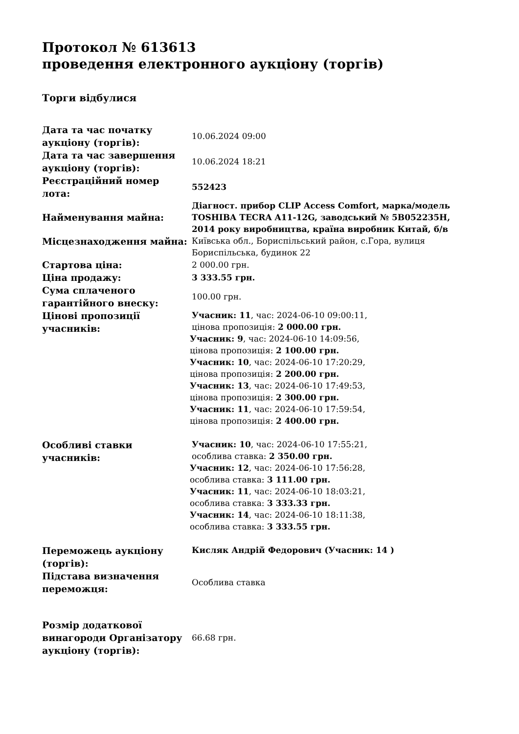Протокол № 613613
проведення електронного аукціону (торгів)
Торги відбулися
| Дата та час початку аукціону (торгів): | 10.06.2024 09:00 |
| Дата та час завершення аукціону (торгів): | 10.06.2024 18:21 |
| Реєстраційний номер лота: | 552423 |
| Найменування майна: | Діагност. прибор CLIP Access Comfort, марка/модель TOSHIBA TECRA A11-12G, заводський № 5B052235H, 2014 року виробництва, країна виробник Китай, б/в |
| Місцезнаходження майна: | Київська обл., Бориспільський район, с.Гора, вулиця Бориспільська, будинок 22 |
| Стартова ціна: | 2 000.00 грн. |
| Ціна продажу: | 3 333.55 грн. |
| Сума сплаченого гарантійного внеску: | 100.00 грн. |
| Цінові пропозиції учасників: | Учасник: 11 , час: 2024-06-10 09:00:11, цінова пропозиція: 2 000.00 грн. Учасник: 9 , час: 2024-06-10 14:09:56, цінова пропозиція: 2 100.00 грн. Учасник: 10 , час: 2024-06-10 17:20:29, цінова пропозиція: 2 200.00 грн. Учасник: 13 , час: 2024-06-10 17:49:53, цінова пропозиція: 2 300.00 грн. Учасник: 11 , час: 2024-06-10 17:59:54, цінова пропозиція: 2 400.00 грн. |
| Особливі ставки учасників: | Учасник: 10 , час: 2024-06-10 17:55:21, особлива ставка: 2 350.00 грн. Учасник: 12 , час: 2024-06-10 17:56:28, особлива ставка: 3 111.00 грн. Учасник: 11 , час: 2024-06-10 18:03:21, особлива ставка: 3 333.33 грн. Учасник: 14 , час: 2024-06-10 18:11:38, особлива ставка: 3 333.55 грн. |
| Переможець аукціону (торгів): | Кисляк Андрій Федорович (Учасник: 14 ) |
| Підстава визначення переможця: | Особлива ставка |
| Розмір додаткової винагороди Організатору аукціону (торгів): | 66.68 грн. |